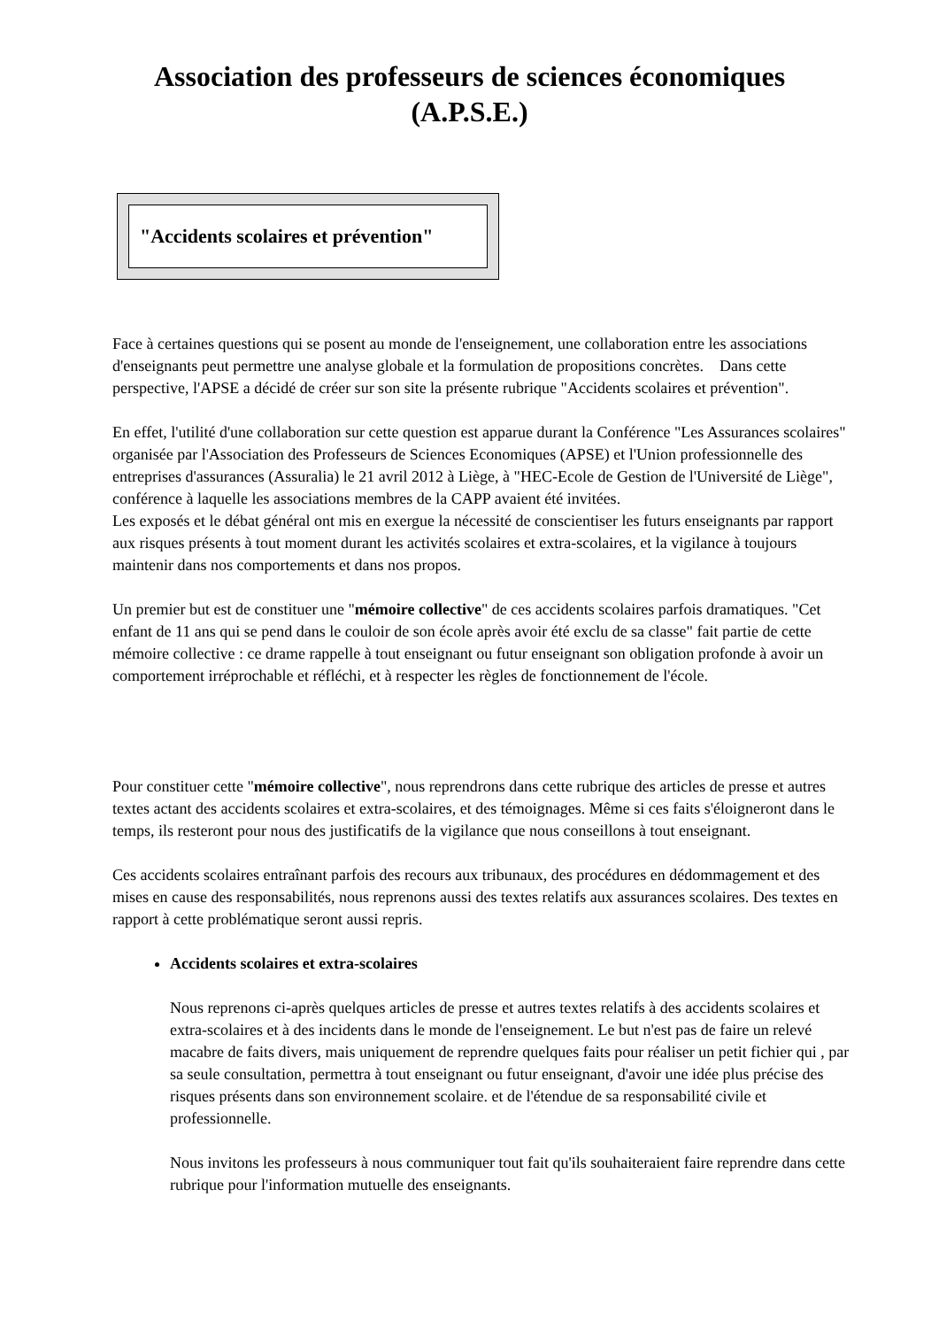Association des professeurs de sciences économiques
(A.P.S.E.)
"Accidents scolaires et prévention"
Face à certaines questions qui se posent au monde de l'enseignement, une collaboration entre les associations d'enseignants peut permettre une analyse globale et la formulation de propositions concrètes. Dans cette perspective, l'APSE a décidé de créer sur son site la présente rubrique "Accidents scolaires et prévention".
En effet, l'utilité d'une collaboration sur cette question est apparue durant la Conférence "Les Assurances scolaires" organisée par l'Association des Professeurs de Sciences Economiques (APSE) et l'Union professionnelle des entreprises d'assurances (Assuralia) le 21 avril 2012 à Liège, à "HEC-Ecole de Gestion de l'Université de Liège", conférence à laquelle les associations membres de la CAPP avaient été invitées.
Les exposés et le débat général ont mis en exergue la nécessité de conscientiser les futurs enseignants par rapport aux risques présents à tout moment durant les activités scolaires et extra-scolaires, et la vigilance à toujours maintenir dans nos comportements et dans nos propos.
Un premier but est de constituer une "mémoire collective" de ces accidents scolaires parfois dramatiques. "Cet enfant de 11 ans qui se pend dans le couloir de son école après avoir été exclu de sa classe" fait partie de cette mémoire collective : ce drame rappelle à tout enseignant ou futur enseignant son obligation profonde à avoir un comportement irréprochable et réfléchi, et à respecter les règles de fonctionnement de l'école.
Pour constituer cette "mémoire collective", nous reprendrons dans cette rubrique des articles de presse et autres textes actant des accidents scolaires et extra-scolaires, et des témoignages. Même si ces faits s'éloigneront dans le temps, ils resteront pour nous des justificatifs de la vigilance que nous conseillons à tout enseignant.
Ces accidents scolaires entraînant parfois des recours aux tribunaux, des procédures en dédommagement et des mises en cause des responsabilités, nous reprenons aussi des textes relatifs aux assurances scolaires. Des textes en rapport à cette problématique seront aussi repris.
Accidents scolaires et extra-scolaires
Nous reprenons ci-après quelques articles de presse et autres textes relatifs à des accidents scolaires et extra-scolaires et à des incidents dans le monde de l'enseignement. Le but n'est pas de faire un relevé macabre de faits divers, mais uniquement de reprendre quelques faits pour réaliser un petit fichier qui , par sa seule consultation, permettra à tout enseignant ou futur enseignant, d'avoir une idée plus précise des risques présents dans son environnement scolaire. et de l'étendue de sa responsabilité civile et professionnelle.
Nous invitons les professeurs à nous communiquer tout fait qu'ils souhaiteraient faire reprendre dans cette rubrique pour l'information mutuelle des enseignants.